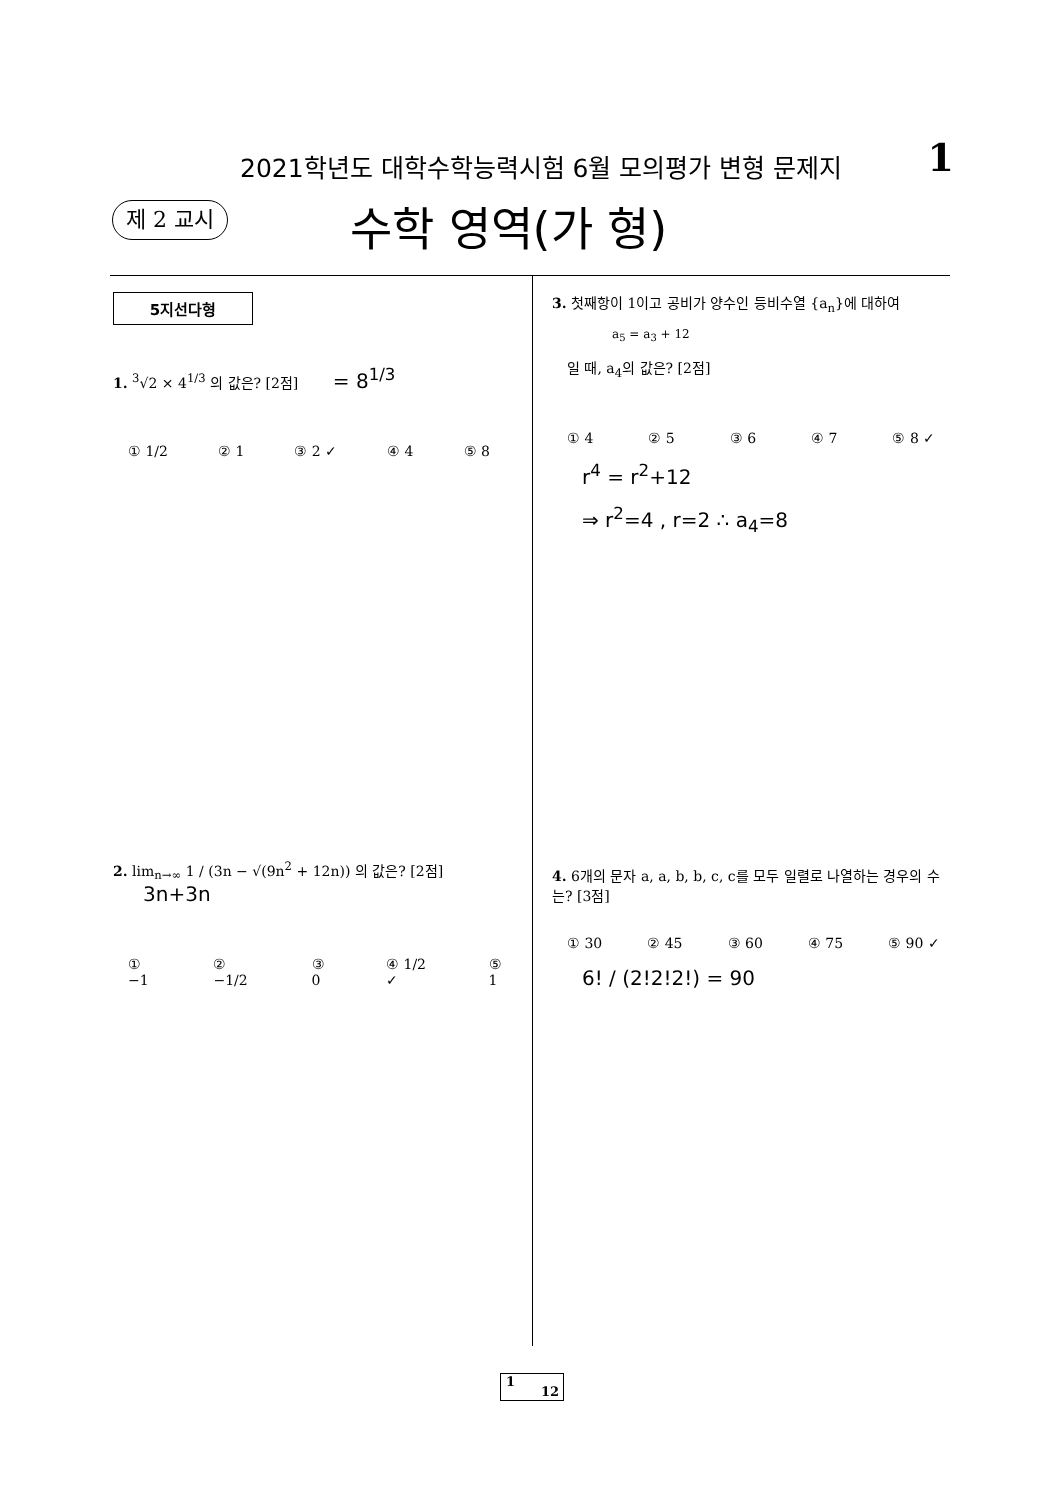2021학년도 대학수학능력시험 6월 모의평가 변형 문제지
1
제 2 교시 수학 영역(가 형)
5지선다형
1. <sup>3</sup>√2 × 4<sup>1/3</sup> 의 값은? [2점] = 8<sup>1/3</sup>
① 1/2 ② 1 ③ 2 ✓ ④ 4 ⑤ 8
2. lim<sub>n→∞</sub> 1 / (3n − √(9n<sup>2</sup> + 12n)) 의 값은? [2점] 3n+3n
① −1 ② −1/2 ③ 0 ④ 1/2 ✓ ⑤ 1
3. 첫째항이 1이고 공비가 양수인 등비수열 {a<sub>n</sub>}에 대하여
a<sub>5</sub> = a<sub>3</sub> + 12
일 때, a<sub>4</sub>의 값은? [2점]
① 4 ② 5 ③ 6 ④ 7 ⑤ 8 ✓
r<sup>4</sup> = r<sup>2</sup>+12
⇒ r<sup>2</sup>=4 , r=2 ∴ a<sub>4</sub>=8
4. 6개의 문자 a, a, b, b, c, c를 모두 일렬로 나열하는 경우의 수는? [3점]
① 30 ② 45 ③ 60 ④ 75 ⑤ 90 ✓
6! / (2!2!2!) = 90
1 12